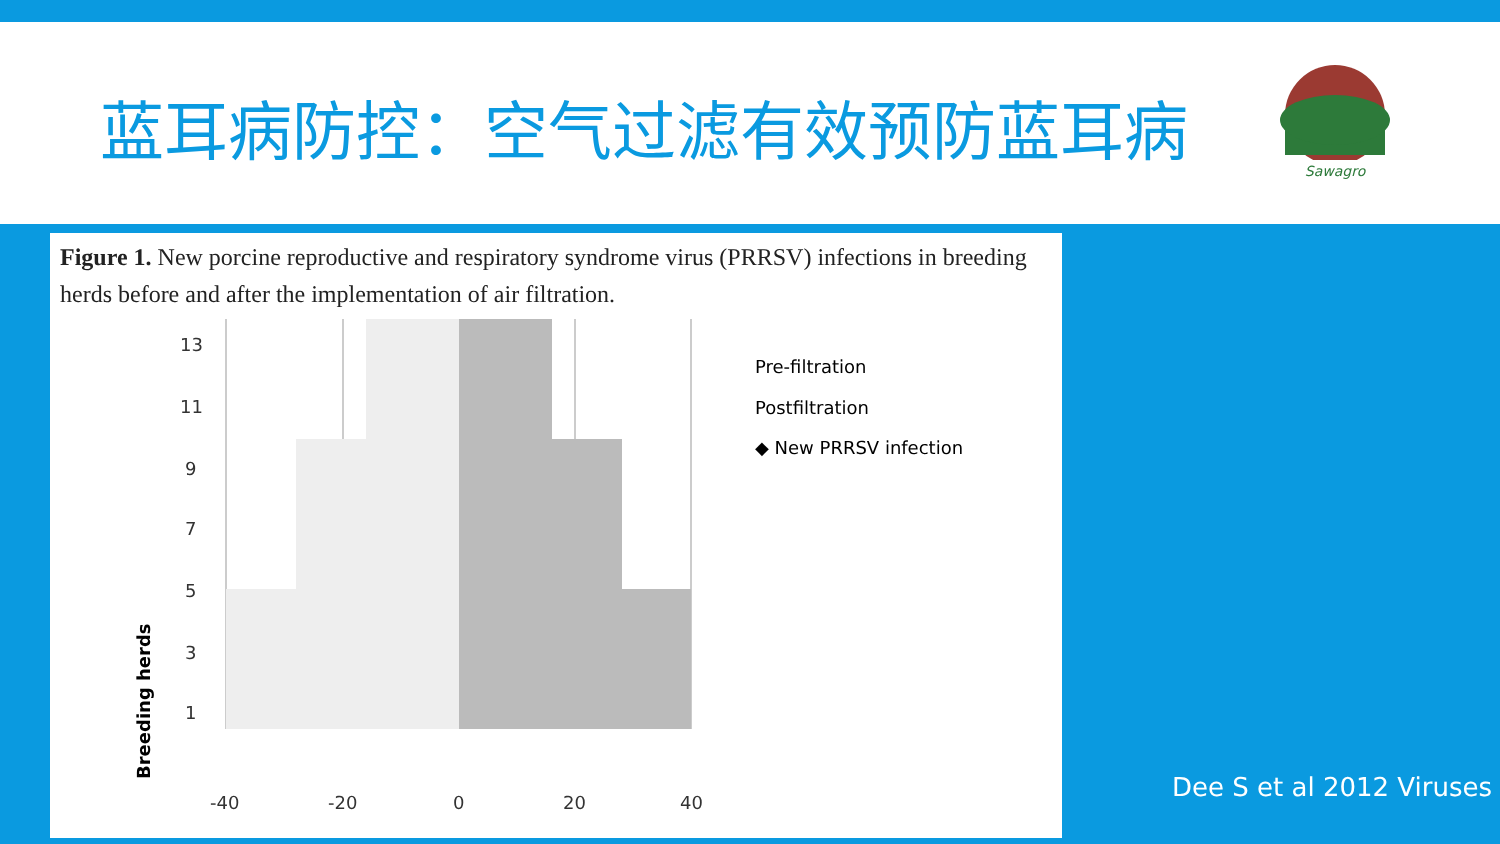蓝耳病防控：空气过滤有效预防蓝耳病
Sawagro
Figure 1. New porcine reproductive and respiratory syndrome virus (PRRSV) infections in breeding herds before and after the implementation of air filtration.
Breeding herds
1
3
5
7
9
11
13
-40
-20
0
20
40
Pre-filtration
Postfiltration
◆ New PRRSV infection
Dee S et al 2012 Viruses